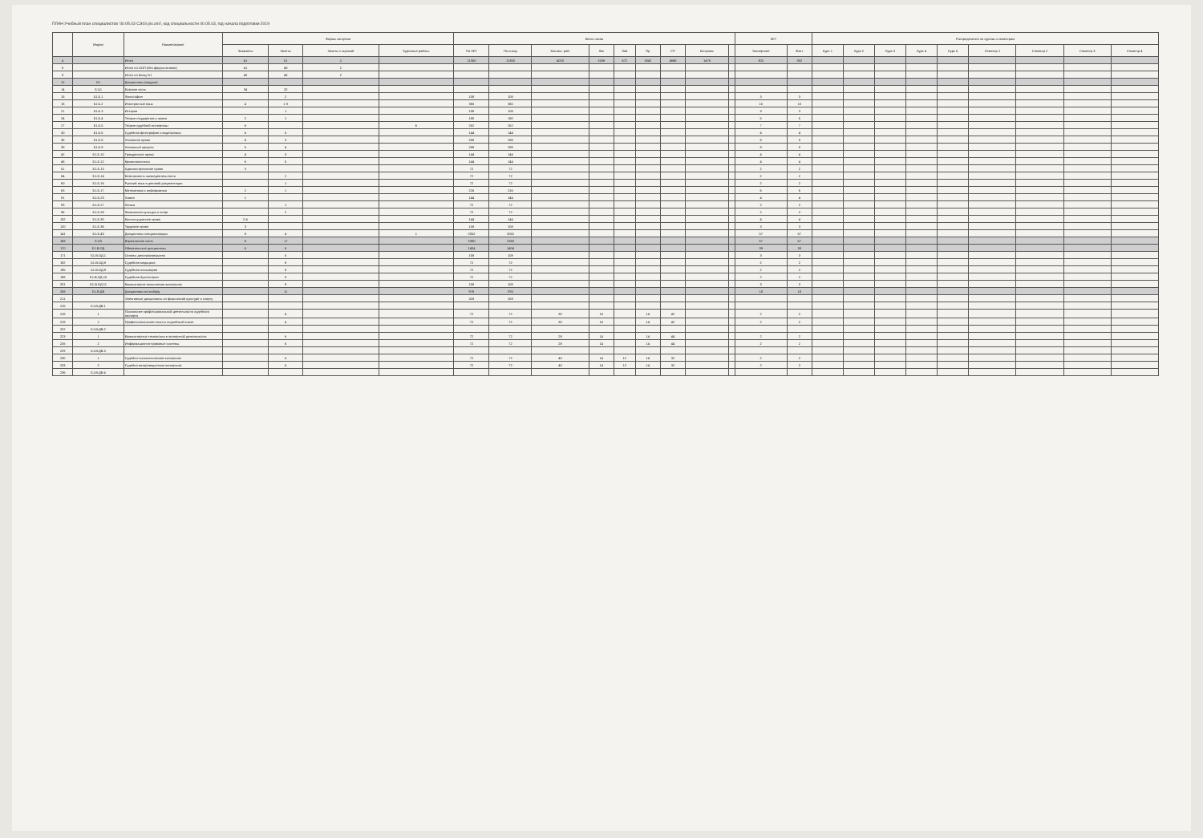ПЛАН Учебный план специалистов '40.05.03 СЭ19.plx.xml', код специальности 40.05.03, год начала подготовки 2019
| | Индекс | Наименование | Формы контроля | | | | Всего часов | | | | | | | | | ЗЕТ | | Распределение по курсам и семестрам | | | | | | | | |
| --- | --- | --- | --- | --- | --- | --- | --- | --- | --- | --- | --- | --- | --- | --- | --- | --- | --- | --- | --- | --- | --- | --- | --- | --- | --- | --- |
| | | | Экзамены | Зачеты | Зачеты с оценкой | Курсовые работы | По ЗЕТ | По плану | Контакт. раб. | Лек | Лаб | Пр | СР | Контроль | | Экспертное | Факт | Курс 1 | Курс 2 | Курс 3 | Курс 4 | Курс 5 | Семестр 1 | Семестр 2 | Семестр 3 | Семестр 4 |
| 4 | | Итого | 41 | 51 | 2 | | 11350 | 11350 | 4020 | 1506 | 672 | 1842 | 4848 | 1476 | | 302 | 302 | | | | | | | | | |
| 6 | | Итого по ООП (без факультативов) | 41 | 48 | 2 | | | | | | | | | | | | | | | | | | | | | |
| 9 | | Итого по блоку Б1 | 40 | 48 | 2 | | | | | | | | | | | | | | | | | | | | | |
| 12 | Б1 | Дисциплины (модули) | | | | | | | | | | | | | | | | | | | | | | | | |
| 14 | Б1.Б | Базовая часть | 34 | 32 | | | | | | | | | | | | | | | | | | | | | | |
| 15 | Б1.Б.1 | Философия | | 2 | | | 108 | 108 | | | | | | | | 3 | 3 | | | | | | | | | |
| 18 | Б1.Б.2 | Иностранный язык | 4 | 1-3 | | | 360 | 360 | | | | | | | | 10 | 10 | | | | | | | | | |
| 21 | Б1.Б.3 | История | | 1 | | | 108 | 108 | | | | | | | | 3 | 3 | | | | | | | | | |
| 24 | Б1.Б.4 | Теория государства и права | 2 | 1 | | | 180 | 180 | | | | | | | | 5 | 5 | | | | | | | | | |
| 27 | Б1.Б.5 | Теория судебной экспертизы | 6 | | | 6 | 252 | 252 | | | | | | | | 7 | 7 | | | | | | | | | |
| 30 | Б1.Б.6 | Судебная фотография и видеозапись | 6 | 5 | | | 144 | 144 | | | | | | | | 4 | 4 | | | | | | | | | |
| 36 | Б1.Б.8 | Уголовное право | 4 | 3 | | | 288 | 288 | | | | | | | | 8 | 8 | | | | | | | | | |
| 39 | Б1.Б.9 | Уголовный процесс | 5 | 4 | | | 288 | 288 | | | | | | | | 8 | 8 | | | | | | | | | |
| 42 | Б1.Б.10 | Гражданское право | 4 | 3 | | | 144 | 144 | | | | | | | | 4 | 4 | | | | | | | | | |
| 48 | Б1.Б.12 | Криминалистика | 6 | 5 | | | 144 | 144 | | | | | | | | 4 | 4 | | | | | | | | | |
| 51 | Б1.Б.13 | Административное право | 3 | | | | 72 | 72 | | | | | | | | 2 | 2 | | | | | | | | | |
| 54 | Б1.Б.14 | Безопасность жизнедеятельности | | 2 | | | 72 | 72 | | | | | | | | 2 | 2 | | | | | | | | | |
| 60 | Б1.Б.16 | Русский язык в деловой документации | | 1 | | | 72 | 72 | | | | | | | | 2 | 2 | | | | | | | | | |
| 63 | Б1.Б.17 | Математика и информатика | 2 | 1 | | | 216 | 216 | | | | | | | | 6 | 6 | | | | | | | | | |
| 81 | Б1.Б.23 | Химия | 1 | | | | 144 | 144 | | | | | | | | 4 | 4 | | | | | | | | | |
| 93 | Б1.Б.27 | Логика | | 1 | | | 72 | 72 | | | | | | | | 2 | 2 | | | | | | | | | |
| 96 | Б1.Б.28 | Физическая культура и спорт | | 2 | | | 72 | 72 | | | | | | | | 2 | 2 | | | | | | | | | |
| 102 | Б1.Б.30 | Конституционное право | 2-4 | | | | 144 | 144 | | | | | | | | 4 | 4 | | | | | | | | | |
| 120 | Б1.Б.36 | Трудовое право | 3 | | | | 108 | 108 | | | | | | | | 3 | 3 | | | | | | | | | |
| 141 | Б1.Б.43 | Дисциплины специализации | 8 | 4 | | 1 | 2052 | 2052 | | | | | | | | 57 | 57 | | | | | | | | | |
| 168 | Б1.В | Вариативная часть | 6 | 17 | | | 2380 | 2380 | | | | | | | | 57 | 57 | | | | | | | | | |
| 170 | Б1.В.ОД | Обязательные дисциплины | 6 | 6 | | | 1404 | 1404 | | | | | | | | 39 | 39 | | | | | | | | | |
| 171 | Б1.В.ОД.1 | Основы делопроизводства | | 5 | | | 108 | 108 | | | | | | | | 3 | 3 | | | | | | | | | |
| 192 | Б1.В.ОД.8 | Судебная медицина | | 8 | | | 72 | 72 | | | | | | | | 2 | 2 | | | | | | | | | |
| 195 | Б1.В.ОД.9 | Судебная психиатрия | | 8 | | | 72 | 72 | | | | | | | | 2 | 2 | | | | | | | | | |
| 198 | Б1.В.ОД.10 | Судебная бухгалтерия | | 8 | | | 72 | 72 | | | | | | | | 2 | 2 | | | | | | | | | |
| 201 | Б1.В.ОД.11 | Компьютерно-техническая экспертиза | | 9 | | | 108 | 108 | | | | | | | | 3 | 3 | | | | | | | | | |
| 208 | Б1.В.ДВ | Дисциплины по выбору | | 11 | | | 976 | 976 | | | | | | | | 18 | 18 | | | | | | | | | |
| 211 | | Элективные дисциплины по физической культуре и спорту | | | | | 328 | 328 | | | | | | | | | | | | | | | | | | |
| 215 | Б1.В.ДВ.1 | | | | | | | | | | | | | | | | | | | | | | | | | |
| 216 | 1 | Психология профессиональной деятельности судебного эксперта | | 4 | | | 72 | 72 | 30 | 16 | | 14 | 42 | | | 2 | 2 | | | | | | | | | |
| 219 | 2 | Профессиональная этика и служебный этикет | | 4 | | | 72 | 72 | 30 | 16 | | 14 | 42 | | | 2 | 2 | | | | | | | | | |
| 222 | Б1.В.ДВ.2 | | | | | | | | | | | | | | | | | | | | | | | | | |
| 223 | 1 | Компьютерные технологии в экспертной деятельности | | 6 | | | 72 | 72 | 28 | 14 | | 14 | 44 | | | 2 | 2 | | | | | | | | | |
| 226 | 2 | Информационно-правовые системы | | 6 | | | 72 | 72 | 28 | 14 | | 14 | 44 | | | 2 | 2 | | | | | | | | | |
| 229 | Б1.В.ДВ.3 | | | | | | | | | | | | | | | | | | | | | | | | | |
| 230 | 1 | Судебно-лингвистическая экспертиза | | A | | | 72 | 72 | 40 | 14 | 12 | 14 | 32 | | | 2 | 2 | | | | | | | | | |
| 233 | 2 | Судебно-автороведческая экспертиза | | A | | | 72 | 72 | 40 | 14 | 12 | 14 | 32 | | | 2 | 2 | | | | | | | | | |
| 236 | Б1.В.ДВ.4 | | | | | | | | | | | | | | | | | | | | | | | | | |